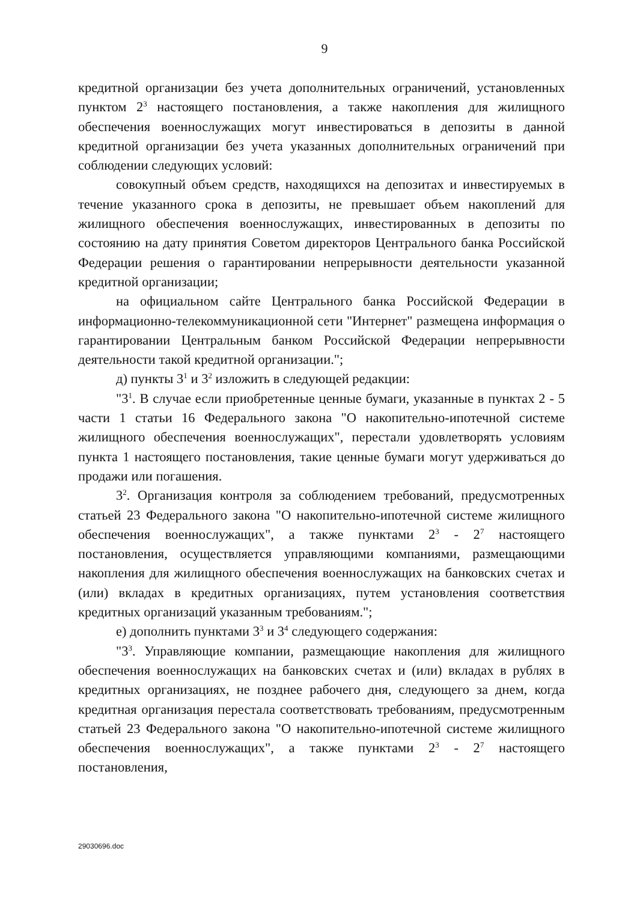9
кредитной организации без учета дополнительных ограничений, установленных пунктом 2<sup>3</sup> настоящего постановления, а также накопления для жилищного обеспечения военнослужащих могут инвестироваться в депозиты в данной кредитной организации без учета указанных дополнительных ограничений при соблюдении следующих условий:
совокупный объем средств, находящихся на депозитах и инвестируемых в течение указанного срока в депозиты, не превышает объем накоплений для жилищного обеспечения военнослужащих, инвестированных в депозиты по состоянию на дату принятия Советом директоров Центрального банка Российской Федерации решения о гарантировании непрерывности деятельности указанной кредитной организации;
на официальном сайте Центрального банка Российской Федерации в информационно-телекоммуникационной сети "Интернет" размещена информация о гарантировании Центральным банком Российской Федерации непрерывности деятельности такой кредитной организации.";
д) пункты 3<sup>1</sup> и 3<sup>2</sup> изложить в следующей редакции:
"3<sup>1</sup>. В случае если приобретенные ценные бумаги, указанные в пунктах 2 - 5 части 1 статьи 16 Федерального закона "О накопительно-ипотечной системе жилищного обеспечения военнослужащих", перестали удовлетворять условиям пункта 1 настоящего постановления, такие ценные бумаги могут удерживаться до продажи или погашения.
3<sup>2</sup>. Организация контроля за соблюдением требований, предусмотренных статьей 23 Федерального закона "О накопительно-ипотечной системе жилищного обеспечения военнослужащих", а также пунктами 2<sup>3</sup> - 2<sup>7</sup> настоящего постановления, осуществляется управляющими компаниями, размещающими накопления для жилищного обеспечения военнослужащих на банковских счетах и (или) вкладах в кредитных организациях, путем установления соответствия кредитных организаций указанным требованиям.";
е) дополнить пунктами 3<sup>3</sup> и 3<sup>4</sup> следующего содержания:
"3<sup>3</sup>. Управляющие компании, размещающие накопления для жилищного обеспечения военнослужащих на банковских счетах и (или) вкладах в рублях в кредитных организациях, не позднее рабочего дня, следующего за днем, когда кредитная организация перестала соответствовать требованиям, предусмотренным статьей 23 Федерального закона "О накопительно-ипотечной системе жилищного обеспечения военнослужащих", а также пунктами 2<sup>3</sup> - 2<sup>7</sup> настоящего постановления,
29030696.doc